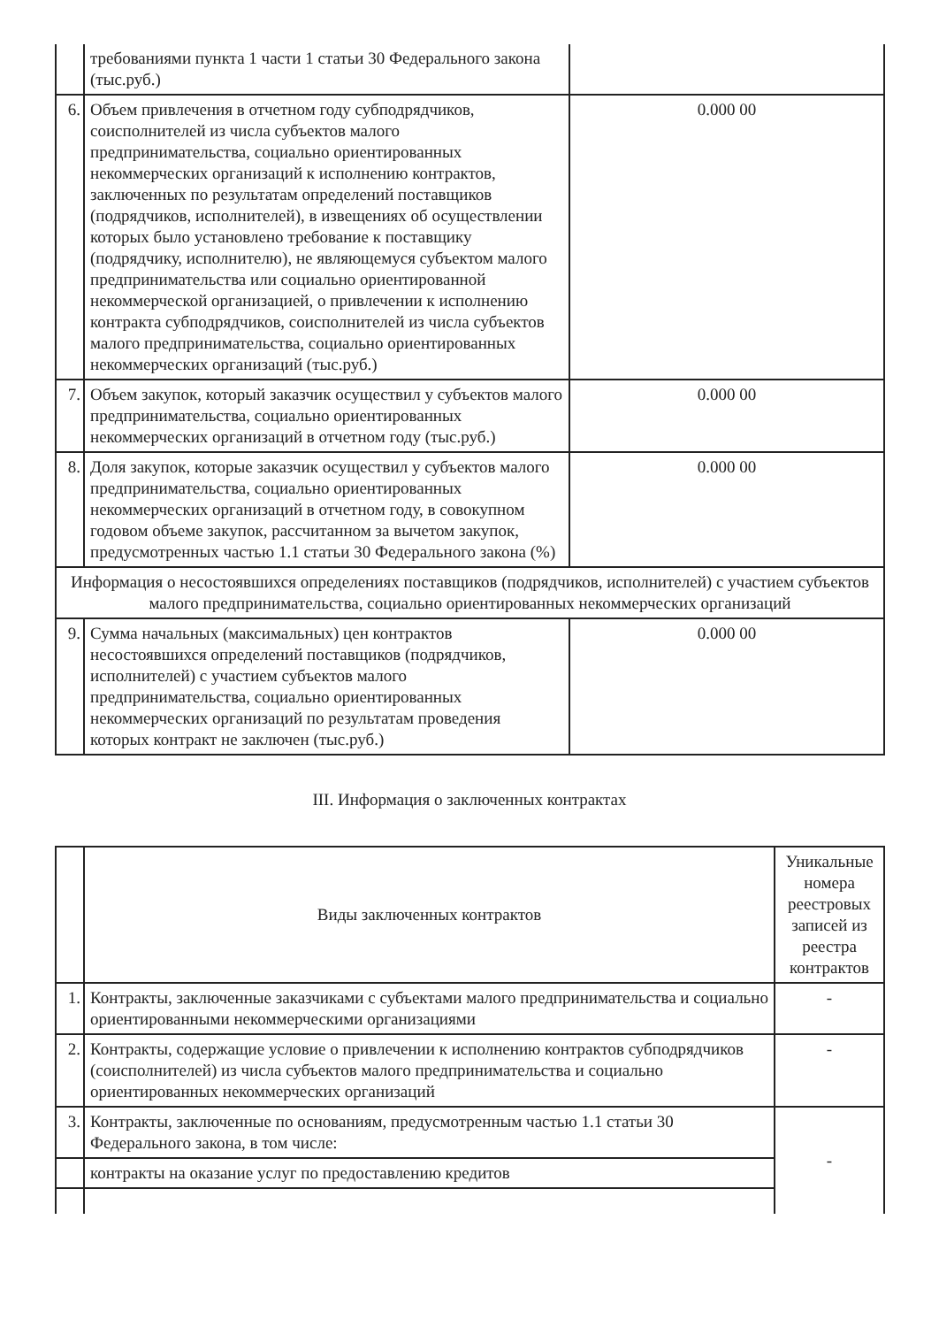| | требованиями пункта 1 части 1 статьи 30 Федерального закона (тыс.руб.) | |
| 6. | Объем привлечения в отчетном году субподрядчиков, соисполнителей из числа субъектов малого предпринимательства, социально ориентированных некоммерческих организаций к исполнению контрактов, заключенных по результатам определений поставщиков (подрядчиков, исполнителей), в извещениях об осуществлении которых было установлено требование к поставщику (подрядчику, исполнителю), не являющемуся субъектом малого предпринимательства или социально ориентированной некоммерческой организацией, о привлечении к исполнению контракта субподрядчиков, соисполнителей из числа субъектов малого предпринимательства, социально ориентированных некоммерческих организаций (тыс.руб.) | 0.000 00 |
| 7. | Объем закупок, который заказчик осуществил у субъектов малого предпринимательства, социально ориентированных некоммерческих организаций в отчетном году (тыс.руб.) | 0.000 00 |
| 8. | Доля закупок, которые заказчик осуществил у субъектов малого предпринимательства, социально ориентированных некоммерческих организаций в отчетном году, в совокупном годовом объеме закупок, рассчитанном за вычетом закупок, предусмотренных частью 1.1 статьи 30 Федерального закона (%) | 0.000 00 |
| Информация о несостоявшихся определениях поставщиков (подрядчиков, исполнителей) с участием субъектов малого предпринимательства, социально ориентированных некоммерческих организаций | | |
| 9. | Сумма начальных (максимальных) цен контрактов несостоявшихся определений поставщиков (подрядчиков, исполнителей) с участием субъектов малого предпринимательства, социально ориентированных некоммерческих организаций по результатам проведения которых контракт не заключен (тыс.руб.) | 0.000 00 |
III. Информация о заключенных контрактах
| | Виды заключенных контрактов | Уникальные номера реестровых записей из реестра контрактов |
| --- | --- | --- |
| 1. | Контракты, заключенные заказчиками с субъектами малого предпринимательства и социально ориентированными некоммерческими организациями | - |
| 2. | Контракты, содержащие условие о привлечении к исполнению контрактов субподрядчиков (соисполнителей) из числа субъектов малого предпринимательства и социально ориентированных некоммерческих организаций | - |
| 3. | Контракты, заключенные по основаниям, предусмотренным частью 1.1 статьи 30 Федерального закона, в том числе: | - |
| | контракты на оказание услуг по предоставлению кредитов | |